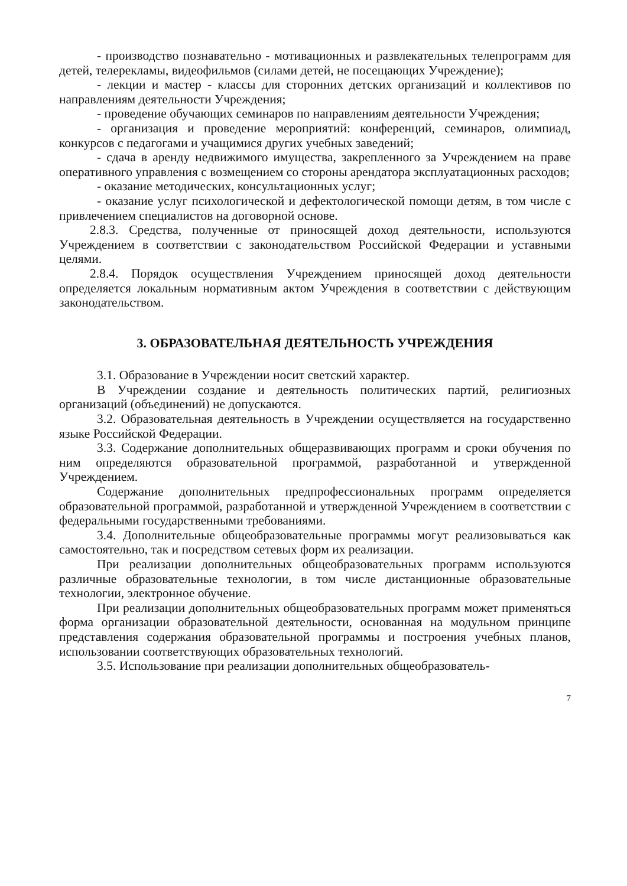- производство познавательно - мотивационных и развлекательных телепрограмм для детей, телерекламы, видеофильмов (силами детей, не посещающих Учреждение);
- лекции и мастер - классы для сторонних детских организаций и коллективов по направлениям деятельности Учреждения;
- проведение обучающих семинаров по направлениям деятельности Учреждения;
- организация и проведение мероприятий: конференций, семинаров, олимпиад, конкурсов с педагогами и учащимися других учебных заведений;
- сдача в аренду недвижимого имущества, закрепленного за Учреждением на праве оперативного управления с возмещением со стороны арендатора эксплуатационных расходов;
- оказание методических, консультационных услуг;
- оказание услуг психологической и дефектологической помощи детям, в том числе с привлечением специалистов на договорной основе.
2.8.3. Средства, полученные от приносящей доход деятельности, используются Учреждением в соответствии с законодательством Российской Федерации и уставными целями.
2.8.4. Порядок осуществления Учреждением приносящей доход деятельности определяется локальным нормативным актом Учреждения в соответствии с действующим законодательством.
3. ОБРАЗОВАТЕЛЬНАЯ ДЕЯТЕЛЬНОСТЬ УЧРЕЖДЕНИЯ
3.1. Образование в Учреждении носит светский характер.
В Учреждении создание и деятельность политических партий, религиозных организаций (объединений) не допускаются.
3.2. Образовательная деятельность в Учреждении осуществляется на государственно языке Российской Федерации.
3.3. Содержание дополнительных общеразвивающих программ и сроки обучения по ним определяются образовательной программой, разработанной и утвержденной Учреждением.
Содержание дополнительных предпрофессиональных программ определяется образовательной программой, разработанной и утвержденной Учреждением в соответствии с федеральными государственными требованиями.
3.4. Дополнительные общеобразовательные программы могут реализовываться как самостоятельно, так и посредством сетевых форм их реализации.
При реализации дополнительных общеобразовательных программ используются различные образовательные технологии, в том числе дистанционные образовательные технологии, электронное обучение.
При реализации дополнительных общеобразовательных программ может применяться форма организации образовательной деятельности, основанная на модульном принципе представления содержания образовательной программы и построения учебных планов, использовании соответствующих образовательных технологий.
3.5. Использование при реализации дополнительных общеобразователь-
7